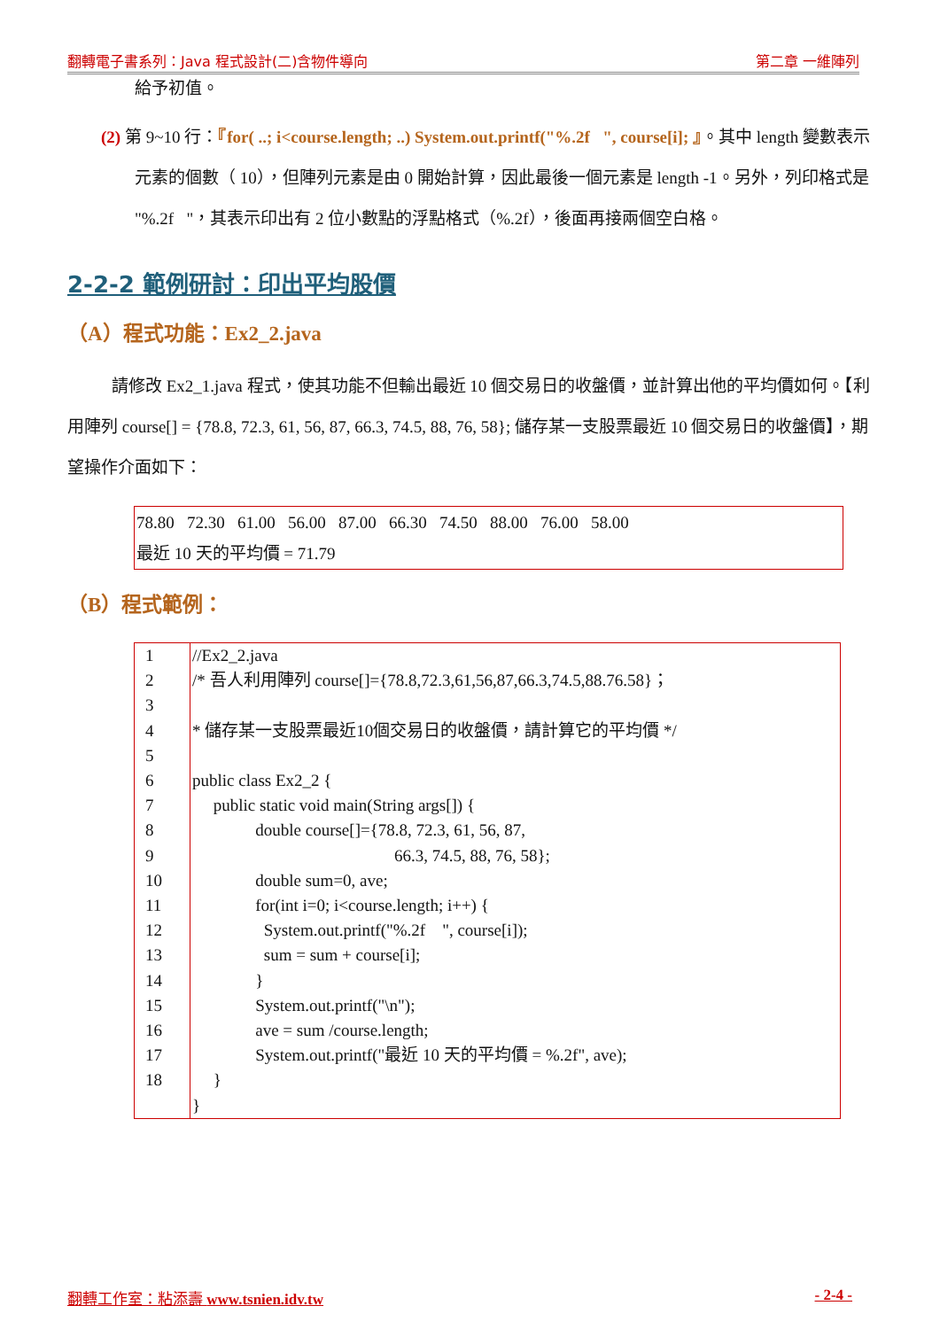翻轉電子書系列：Java 程式設計(二)含物件導向 第二章 一維陣列
給予初值。
(2) 第 9~10 行：『for( ..; i<course.length; ..) System.out.printf("%.2f ", course[i]; 』。其中 length 變數表示元素的個數（ 10），但陣列元素是由 0 開始計算，因此最後一個元素是 length -1。另外，列印格式是 "%.2f "，其表示印出有 2 位小數點的浮點格式（%.2f），後面再接兩個空白格。
2-2-2 範例研討：印出平均股價
（A）程式功能：Ex2_2.java
請修改 Ex2_1.java 程式，使其功能不但輸出最近 10 個交易日的收盤價，並計算出他的平均價如何。【利用陣列 course[] = {78.8, 72.3, 61, 56, 87, 66.3, 74.5, 88, 76, 58}; 儲存某一支股票最近 10 個交易日的收盤價】，期望操作介面如下：
78.80 72.30 61.00 56.00 87.00 66.30 74.50 88.00 76.00 58.00
最近 10 天的平均價 = 71.79
（B）程式範例：
1
2
3
4
5
6
7
8
9
10
11
12
13
14
15
16
17
18
//Ex2_2.java /* 吾人利用陣列 course[]={78.8,72.3,61,56,87,66.3,74.5,88.76.58}； * 儲存某一支股票最近10個交易日的收盤價，請計算它的平均價 */ public class Ex2_2 { public static void main(String args[]) { double course[]={78.8, 72.3, 61, 56, 87, 66.3, 74.5, 88, 76, 58}; double sum=0, ave; for(int i=0; i<course.length; i++) { System.out.printf("%.2f ", course[i]); sum = sum + course[i]; } System.out.printf("\n"); ave = sum /course.length; System.out.printf("最近 10 天的平均價 = %.2f", ave); } }
翻轉工作室：粘添壽 www.tsnien.idv.tw - 2-4 -